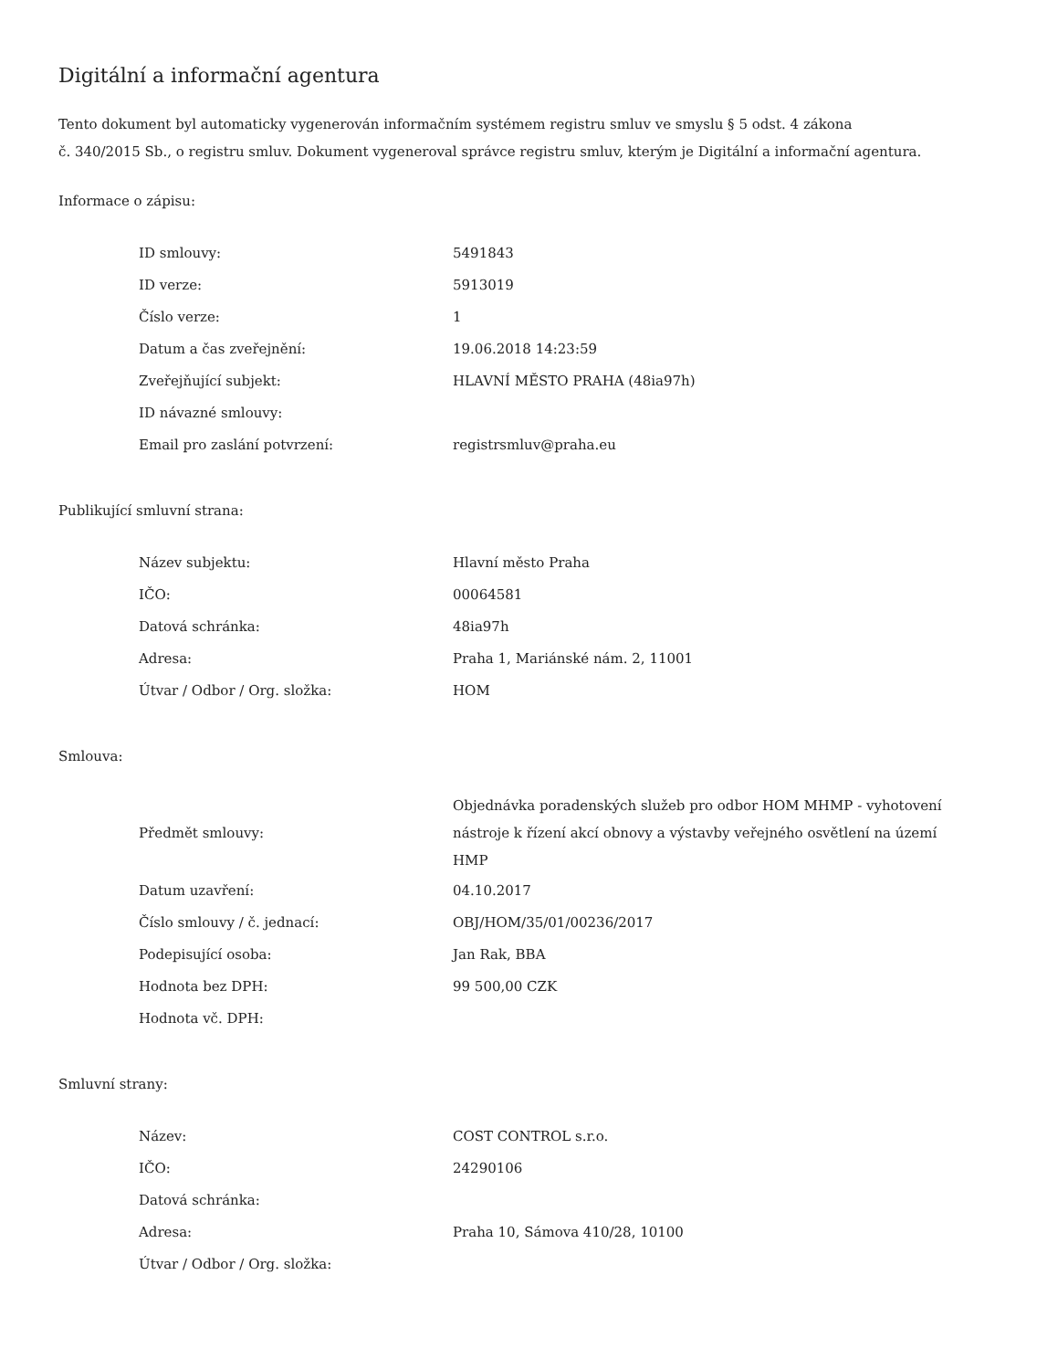Digitální a informační agentura
Tento dokument byl automaticky vygenerován informačním systémem registru smluv ve smyslu § 5 odst. 4 zákona
č. 340/2015 Sb., o registru smluv. Dokument vygeneroval správce registru smluv, kterým je Digitální a informační agentura.
Informace o zápisu:
| ID smlouvy: | 5491843 |
| ID verze: | 5913019 |
| Číslo verze: | 1 |
| Datum a čas zveřejnění: | 19.06.2018 14:23:59 |
| Zveřejňující subjekt: | HLAVNÍ MĚSTO PRAHA (48ia97h) |
| ID návazné smlouvy: | |
| Email pro zaslání potvrzení: | registrsmluv@praha.eu |
Publikující smluvní strana:
| Název subjektu: | Hlavní město Praha |
| IČO: | 00064581 |
| Datová schránka: | 48ia97h |
| Adresa: | Praha 1, Mariánské nám. 2, 11001 |
| Útvar / Odbor / Org. složka: | HOM |
Smlouva:
| Předmět smlouvy: | Objednávka poradenských služeb pro odbor HOM MHMP - vyhotovení nástroje k řízení akcí obnovy a výstavby veřejného osvětlení na území HMP |
| Datum uzavření: | 04.10.2017 |
| Číslo smlouvy / č. jednací: | OBJ/HOM/35/01/00236/2017 |
| Podepisující osoba: | Jan Rak, BBA |
| Hodnota bez DPH: | 99 500,00 CZK |
| Hodnota vč. DPH: | |
Smluvní strany:
| Název: | COST CONTROL s.r.o. |
| IČO: | 24290106 |
| Datová schránka: | |
| Adresa: | Praha 10, Sámova 410/28, 10100 |
| Útvar / Odbor / Org. složka: | |